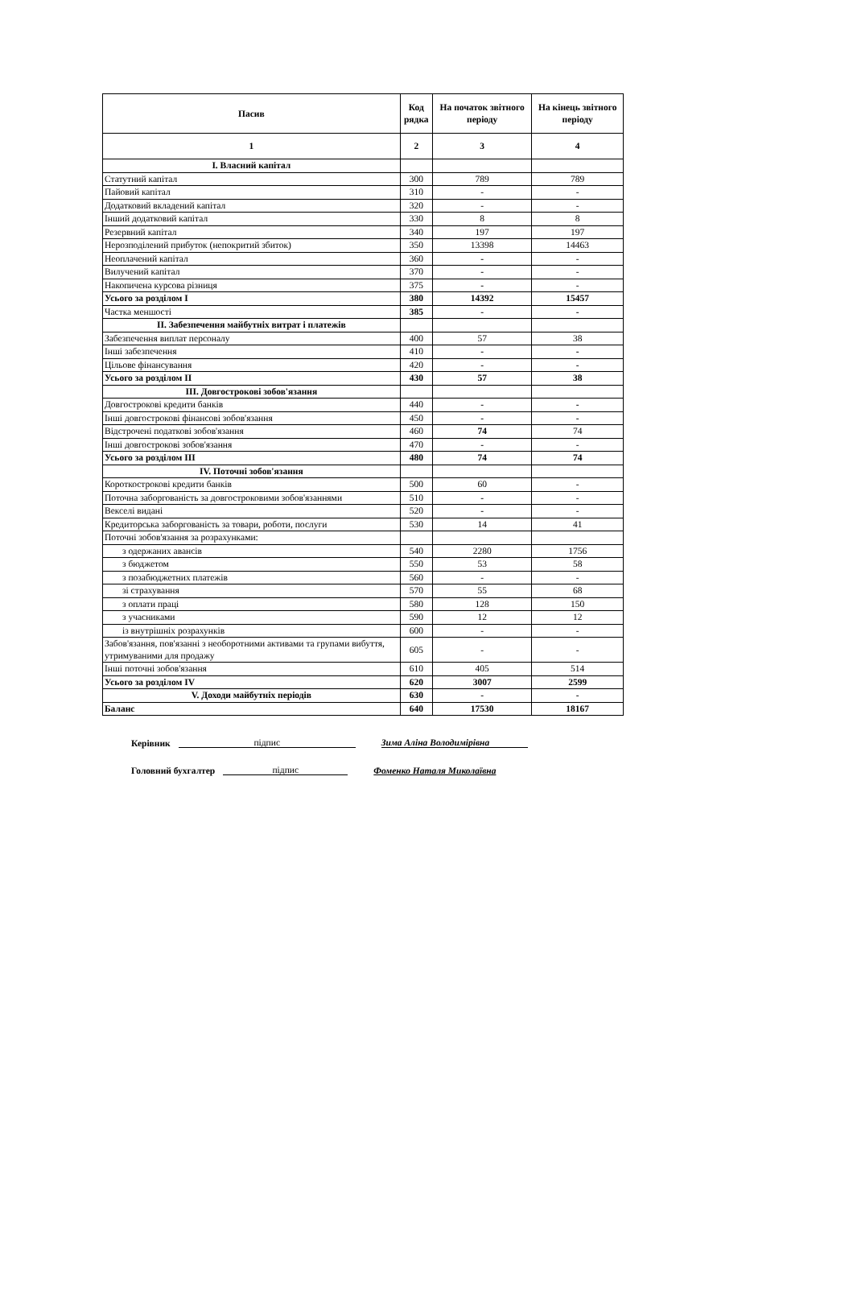| Пасив | Код рядка | На початок звітного періоду | На кінець звітного періоду |
| --- | --- | --- | --- |
| 1 | 2 | 3 | 4 |
| I. Власний капітал | | | |
| Статутний капітал | 300 | 789 | 789 |
| Пайовий капітал | 310 | - | - |
| Додатковий вкладений капітал | 320 | - | - |
| Інший додатковий капітал | 330 | 8 | 8 |
| Резервний капітал | 340 | 197 | 197 |
| Нерозподілений прибуток (непокритий збиток) | 350 | 13398 | 14463 |
| Неоплачений капітал | 360 | - | - |
| Вилучений капітал | 370 | - | - |
| Накопичена курсова різниця | 375 | - | - |
| Усього за розділом I | 380 | 14392 | 15457 |
| Частка меншості | 385 | - | - |
| II. Забезпечення майбутніх витрат і платежів | | | |
| Забезпечення виплат персоналу | 400 | 57 | 38 |
| Інші забезпечення | 410 | - | - |
| Цільове фінансування | 420 | - | - |
| Усього за розділом II | 430 | 57 | 38 |
| III. Довгострокові зобов'язання | | | |
| Довгострокові кредити банків | 440 | - | - |
| Інші довгострокові фінансові зобов'язання | 450 | - | - |
| Відстрочені податкові зобов'язання | 460 | 74 | 74 |
| Інші довгострокові зобов'язання | 470 | - | - |
| Усього за розділом III | 480 | 74 | 74 |
| IV. Поточні зобов'язання | | | |
| Короткострокові кредити банків | 500 | 60 | - |
| Поточна заборгованість за довгостроковими зобов'язаннями | 510 | - | - |
| Векселі видані | 520 | - | - |
| Кредиторська заборгованість за товари, роботи, послуги | 530 | 14 | 41 |
| Поточні зобов'язання за розрахунками: | | | |
| з одержаних авансів | 540 | 2280 | 1756 |
| з бюджетом | 550 | 53 | 58 |
| з позабюджетних платежів | 560 | - | - |
| зі страхування | 570 | 55 | 68 |
| з оплати праці | 580 | 128 | 150 |
| з учасниками | 590 | 12 | 12 |
| із внутрішніх розрахунків | 600 | - | - |
| Забов'язання, пов'язанні з необоротними активами та групами вибуття, утримуваними для продажу | 605 | - | - |
| Інші поточні зобов'язання | 610 | 405 | 514 |
| Усього за розділом IV | 620 | 3007 | 2599 |
| V. Доходи майбутніх періодів | 630 | - | - |
| Баланс | 640 | 17530 | 18167 |
Керівник підпис Зима Аліна Володимірівна
Головний бухгалтер підпис Фоменко Наталя Миколаївна